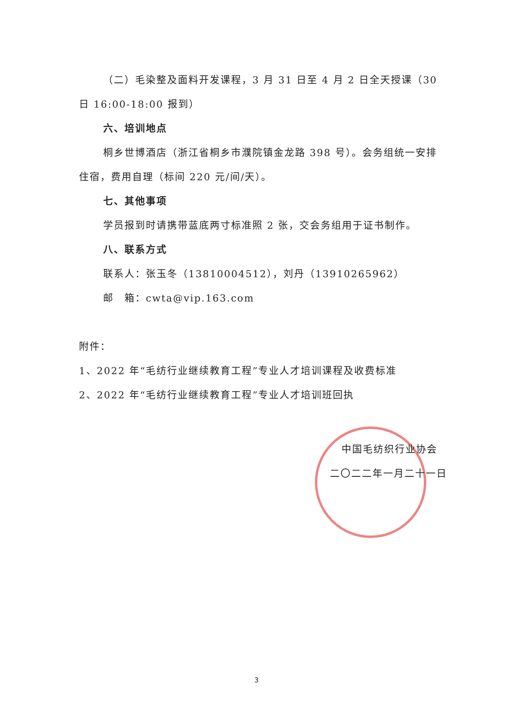（二）毛染整及面料开发课程，3 月 31 日至 4 月 2 日全天授课（30 日 16:00-18:00 报到）
六、培训地点
桐乡世博酒店（浙江省桐乡市濮院镇金龙路 398 号）。会务组统一安排住宿，费用自理（标间 220 元/间/天）。
七、其他事项
学员报到时请携带蓝底两寸标准照 2 张，交会务组用于证书制作。
八、联系方式
联系人：张玉冬（13810004512），刘丹（13910265962）
邮　箱：cwta@vip.163.com
附件：
1、2022 年“毛纺行业继续教育工程”专业人才培训课程及收费标准
2、2022 年“毛纺行业继续教育工程”专业人才培训班回执
中国毛纺织行业协会
二〇二二年一月二十一日
3